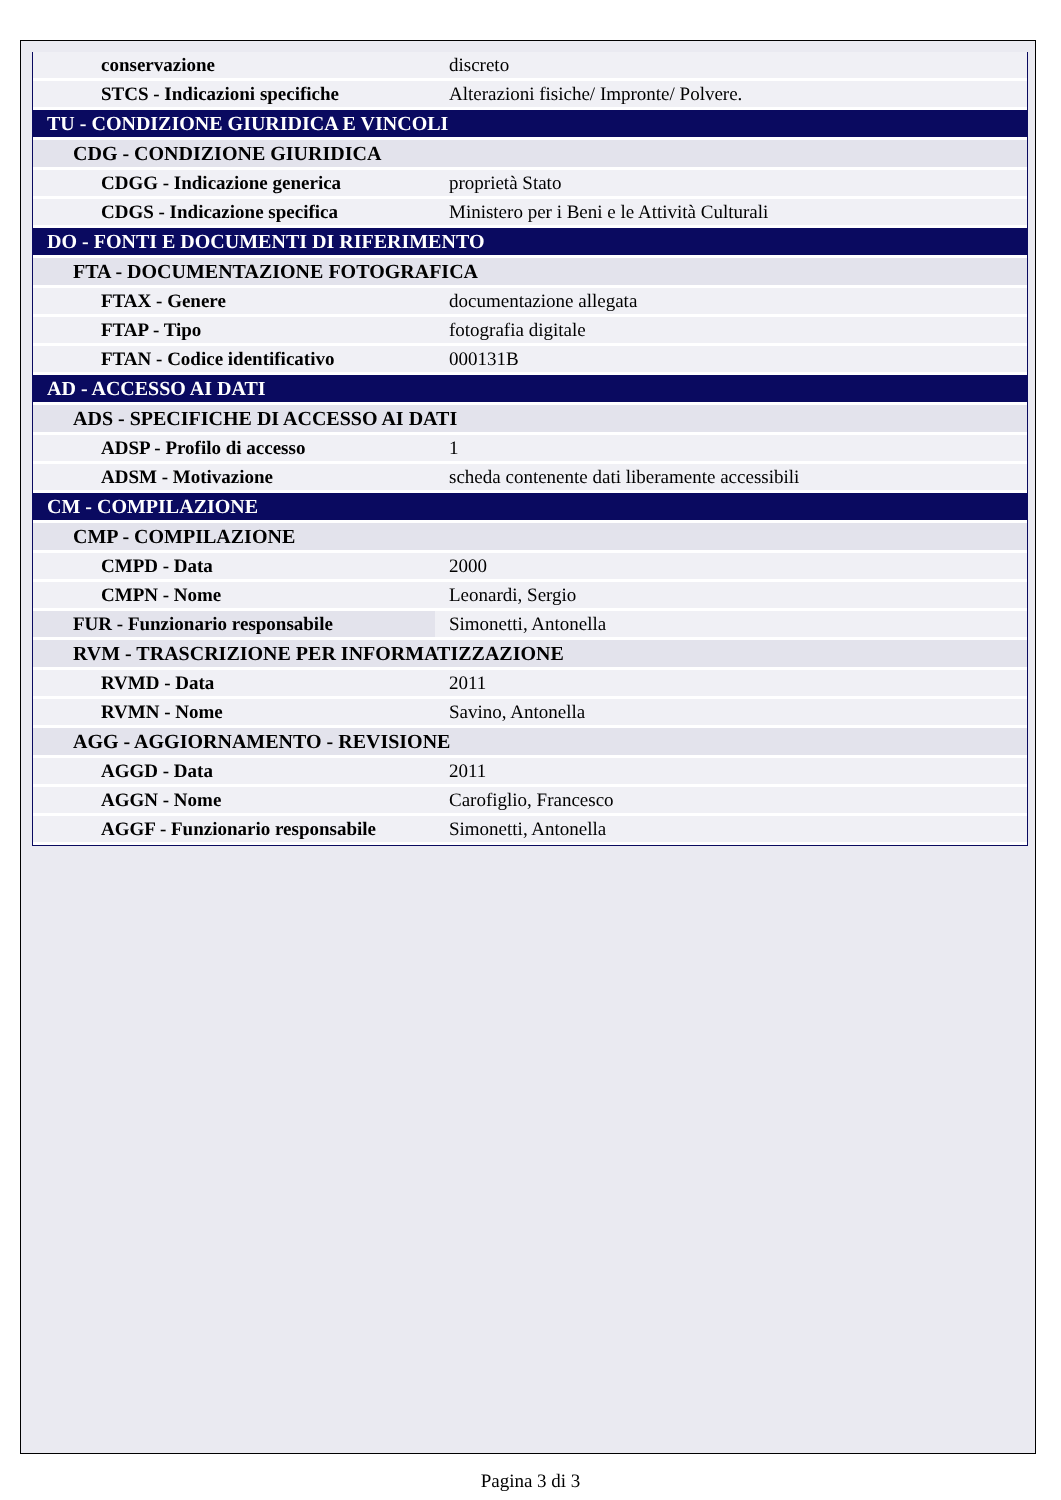| conservazione | discreto |
| STCS - Indicazioni specifiche | Alterazioni fisiche/ Impronte/ Polvere. |
| TU - CONDIZIONE GIURIDICA E VINCOLI | |
| CDG - CONDIZIONE GIURIDICA | |
| CDGG - Indicazione generica | proprietà Stato |
| CDGS - Indicazione specifica | Ministero per i Beni e le Attività Culturali |
| DO - FONTI E DOCUMENTI DI RIFERIMENTO | |
| FTA - DOCUMENTAZIONE FOTOGRAFICA | |
| FTAX - Genere | documentazione allegata |
| FTAP - Tipo | fotografia digitale |
| FTAN - Codice identificativo | 000131B |
| AD - ACCESSO AI DATI | |
| ADS - SPECIFICHE DI ACCESSO AI DATI | |
| ADSP - Profilo di accesso | 1 |
| ADSM - Motivazione | scheda contenente dati liberamente accessibili |
| CM - COMPILAZIONE | |
| CMP - COMPILAZIONE | |
| CMPD - Data | 2000 |
| CMPN - Nome | Leonardi, Sergio |
| FUR - Funzionario responsabile | Simonetti, Antonella |
| RVM - TRASCRIZIONE PER INFORMATIZZAZIONE | |
| RVMD - Data | 2011 |
| RVMN - Nome | Savino, Antonella |
| AGG - AGGIORNAMENTO - REVISIONE | |
| AGGD - Data | 2011 |
| AGGN - Nome | Carofiglio, Francesco |
| AGGF - Funzionario responsabile | Simonetti, Antonella |
Pagina 3 di 3